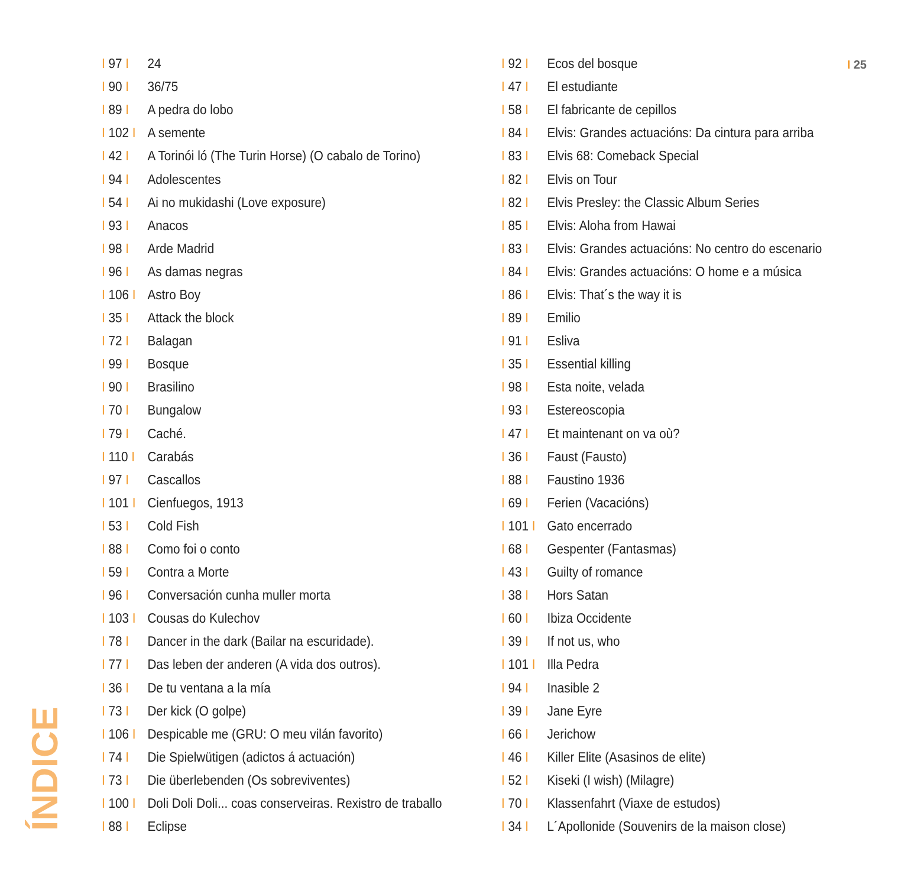I 25
I 97 I 24
I 90 I 36/75
I 89 I A pedra do lobo
I 102 I A semente
I 42 I A Torinói ló (The Turin Horse) (O cabalo de Torino)
I 94 I Adolescentes
I 54 I Ai no mukidashi (Love exposure)
I 93 I Anacos
I 98 I Arde Madrid
I 96 I As damas negras
I 106 I Astro Boy
I 35 I Attack the block
I 72 I Balagan
I 99 I Bosque
I 90 I Brasilino
I 70 I Bungalow
I 79 I Caché.
I 110 I Carabás
I 97 I Cascallos
I 101 I Cienfuegos, 1913
I 53 I Cold Fish
I 88 I Como foi o conto
I 59 I Contra a Morte
I 96 I Conversación cunha muller morta
I 103 I Cousas do Kulechov
I 78 I Dancer in the dark (Bailar na escuridade).
I 77 I Das leben der anderen (A vida dos outros).
I 36 I De tu ventana a la mía
I 73 I Der kick (O golpe)
I 106 I Despicable me (GRU: O meu vilán favorito)
I 74 I Die Spielwütigen (adictos á actuación)
I 73 I Die überlebenden (Os sobreviventes)
I 100 I Doli Doli Doli... coas conserveiras. Rexistro de traballo
I 88 I Eclipse
I 92 I Ecos del bosque
I 47 I El estudiante
I 58 I El fabricante de cepillos
I 84 I Elvis: Grandes actuacións: Da cintura para arriba
I 83 I Elvis 68: Comeback Special
I 82 I Elvis on Tour
I 82 I Elvis Presley: the Classic Album Series
I 85 I Elvis: Aloha from Hawai
I 83 I Elvis: Grandes actuacións: No centro do escenario
I 84 I Elvis: Grandes actuacións: O home e a música
I 86 I Elvis: That´s the way it is
I 89 I Emilio
I 91 I Esliva
I 35 I Essential killing
I 98 I Esta noite, velada
I 93 I Estereoscopia
I 47 I Et maintenant on va où?
I 36 I Faust (Fausto)
I 88 I Faustino 1936
I 69 I Ferien (Vacacións)
I 101 I Gato encerrado
I 68 I Gespenter (Fantasmas)
I 43 I Guilty of romance
I 38 I Hors Satan
I 60 I Ibiza Occidente
I 39 I If not us, who
I 101 I Illa Pedra
I 94 I Inasible 2
I 39 I Jane Eyre
I 66 I Jerichow
I 46 I Killer Elite (Asasinos de elite)
I 52 I Kiseki (I wish) (Milagre)
I 70 I Klassenfahrt (Viaxe de estudos)
I 34 I L´Apollonide (Souvenirs de la maison close)
ÍNDICE